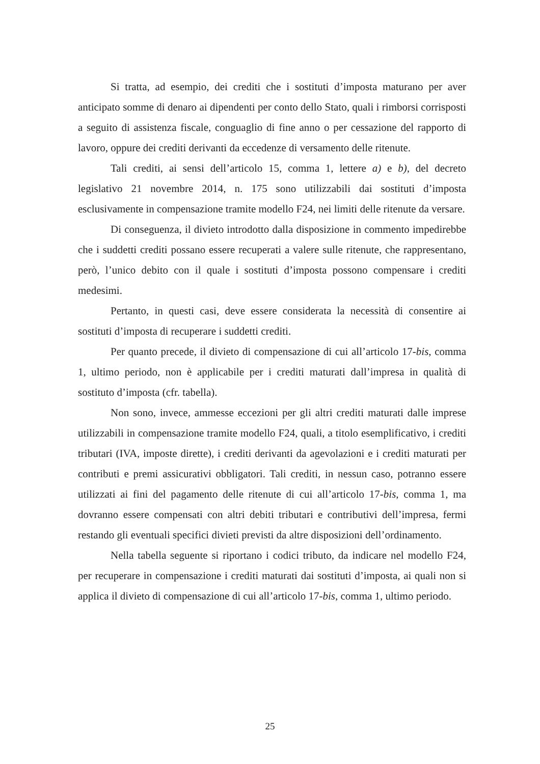Si tratta, ad esempio, dei crediti che i sostituti d’imposta maturano per aver anticipato somme di denaro ai dipendenti per conto dello Stato, quali i rimborsi corrisposti a seguito di assistenza fiscale, conguaglio di fine anno o per cessazione del rapporto di lavoro, oppure dei crediti derivanti da eccedenze di versamento delle ritenute.
Tali crediti, ai sensi dell’articolo 15, comma 1, lettere a) e b), del decreto legislativo 21 novembre 2014, n. 175 sono utilizzabili dai sostituti d’imposta esclusivamente in compensazione tramite modello F24, nei limiti delle ritenute da versare.
Di conseguenza, il divieto introdotto dalla disposizione in commento impedirebbe che i suddetti crediti possano essere recuperati a valere sulle ritenute, che rappresentano, però, l’unico debito con il quale i sostituti d’imposta possono compensare i crediti medesimi.
Pertanto, in questi casi, deve essere considerata la necessità di consentire ai sostituti d’imposta di recuperare i suddetti crediti.
Per quanto precede, il divieto di compensazione di cui all’articolo 17-bis, comma 1, ultimo periodo, non è applicabile per i crediti maturati dall’impresa in qualità di sostituto d’imposta (cfr. tabella).
Non sono, invece, ammesse eccezioni per gli altri crediti maturati dalle imprese utilizzabili in compensazione tramite modello F24, quali, a titolo esemplificativo, i crediti tributari (IVA, imposte dirette), i crediti derivanti da agevolazioni e i crediti maturati per contributi e premi assicurativi obbligatori. Tali crediti, in nessun caso, potranno essere utilizzati ai fini del pagamento delle ritenute di cui all’articolo 17-bis, comma 1, ma dovranno essere compensati con altri debiti tributari e contributivi dell’impresa, fermi restando gli eventuali specifici divieti previsti da altre disposizioni dell’ordinamento.
Nella tabella seguente si riportano i codici tributo, da indicare nel modello F24, per recuperare in compensazione i crediti maturati dai sostituti d’imposta, ai quali non si applica il divieto di compensazione di cui all’articolo 17-bis, comma 1, ultimo periodo.
25